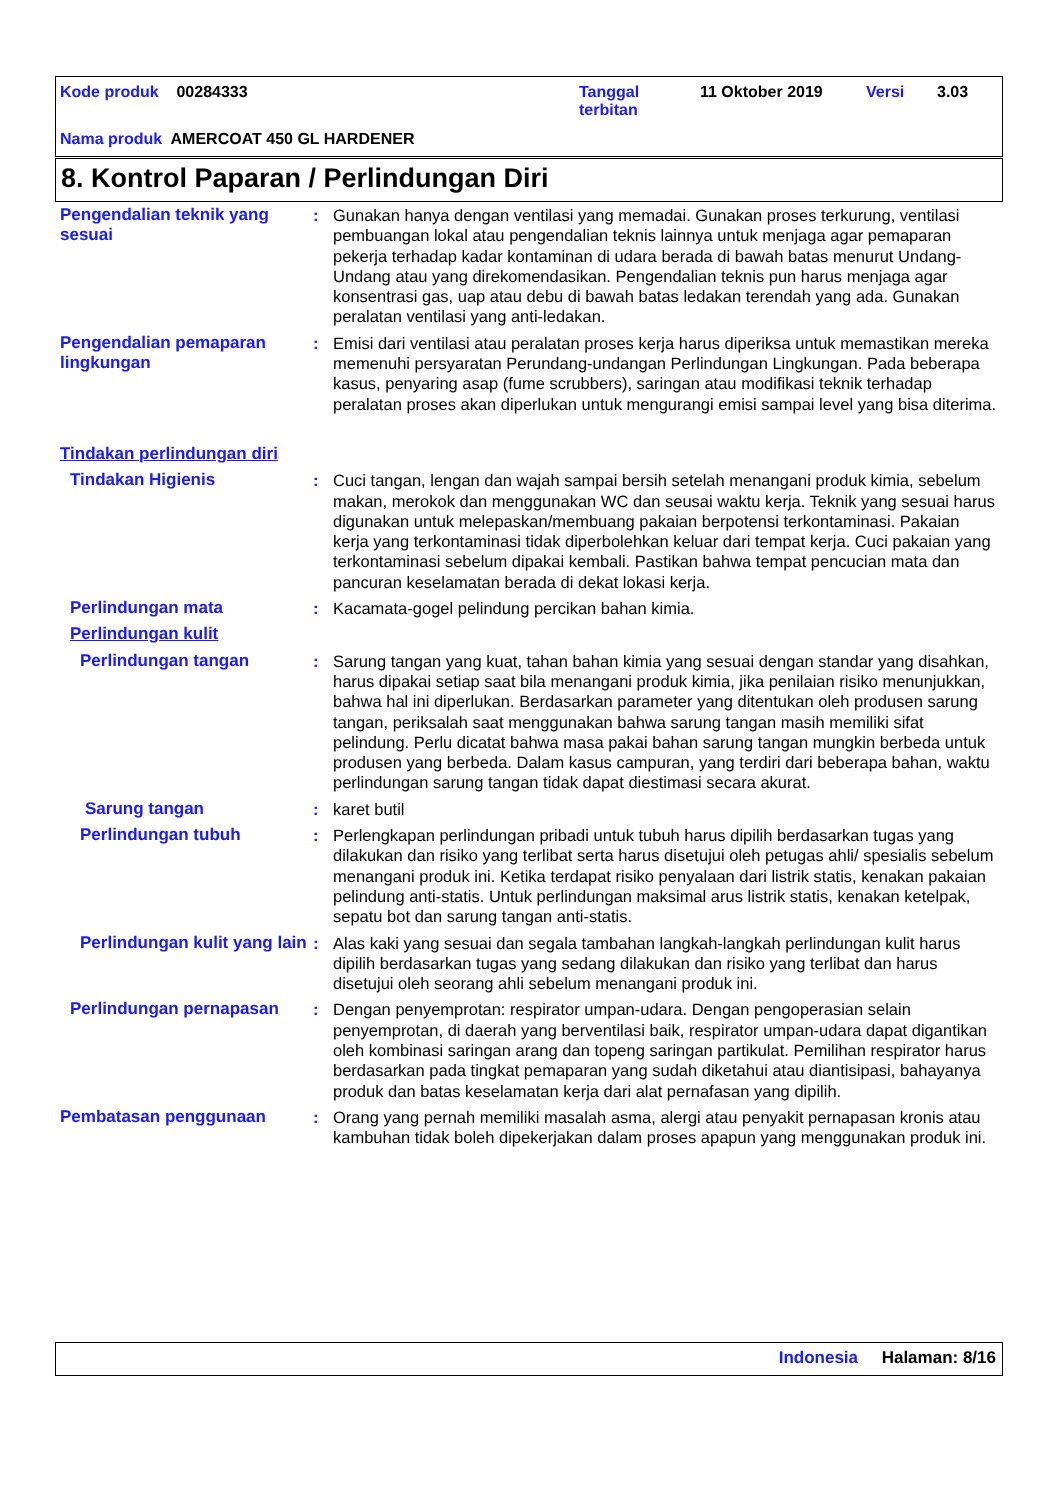Kode produk 00284333
Tanggal
terbitan
11 Oktober 2019 Versi 3.03
Nama produk AMERCOAT 450 GL HARDENER
8. Kontrol Paparan / Perlindungan Diri
Pengendalian teknik yang sesuai
: Gunakan hanya dengan ventilasi yang memadai. Gunakan proses terkurung, ventilasi pembuangan lokal atau pengendalian teknis lainnya untuk menjaga agar pemaparan pekerja terhadap kadar kontaminan di udara berada di bawah batas menurut Undang-Undang atau yang direkomendasikan. Pengendalian teknis pun harus menjaga agar konsentrasi gas, uap atau debu di bawah batas ledakan terendah yang ada. Gunakan peralatan ventilasi yang anti-ledakan.
Pengendalian pemaparan lingkungan
: Emisi dari ventilasi atau peralatan proses kerja harus diperiksa untuk memastikan mereka memenuhi persyaratan Perundang-undangan Perlindungan Lingkungan. Pada beberapa kasus, penyaring asap (fume scrubbers), saringan atau modifikasi teknik terhadap peralatan proses akan diperlukan untuk mengurangi emisi sampai level yang bisa diterima.
Tindakan perlindungan diri
Tindakan Higienis : Cuci tangan, lengan dan wajah sampai bersih setelah menangani produk kimia, sebelum makan, merokok dan menggunakan WC dan seusai waktu kerja. Teknik yang sesuai harus digunakan untuk melepaskan/membuang pakaian berpotensi terkontaminasi. Pakaian kerja yang terkontaminasi tidak diperbolehkan keluar dari tempat kerja. Cuci pakaian yang terkontaminasi sebelum dipakai kembali. Pastikan bahwa tempat pencucian mata dan pancuran keselamatan berada di dekat lokasi kerja.
Perlindungan mata : Kacamata-gogel pelindung percikan bahan kimia.
Perlindungan kulit
Perlindungan tangan : Sarung tangan yang kuat, tahan bahan kimia yang sesuai dengan standar yang disahkan, harus dipakai setiap saat bila menangani produk kimia, jika penilaian risiko menunjukkan, bahwa hal ini diperlukan. Berdasarkan parameter yang ditentukan oleh produsen sarung tangan, periksalah saat menggunakan bahwa sarung tangan masih memiliki sifat pelindung. Perlu dicatat bahwa masa pakai bahan sarung tangan mungkin berbeda untuk produsen yang berbeda. Dalam kasus campuran, yang terdiri dari beberapa bahan, waktu perlindungan sarung tangan tidak dapat diestimasi secara akurat.
Sarung tangan : karet butil
Perlindungan tubuh : Perlengkapan perlindungan pribadi untuk tubuh harus dipilih berdasarkan tugas yang dilakukan dan risiko yang terlibat serta harus disetujui oleh petugas ahli/ spesialis sebelum menangani produk ini. Ketika terdapat risiko penyalaan dari listrik statis, kenakan pakaian pelindung anti-statis. Untuk perlindungan maksimal arus listrik statis, kenakan ketelpak, sepatu bot dan sarung tangan anti-statis.
Perlindungan kulit yang lain
: Alas kaki yang sesuai dan segala tambahan langkah-langkah perlindungan kulit harus dipilih berdasarkan tugas yang sedang dilakukan dan risiko yang terlibat dan harus disetujui oleh seorang ahli sebelum menangani produk ini.
Perlindungan pernapasan : Dengan penyemprotan: respirator umpan-udara. Dengan pengoperasian selain penyemprotan, di daerah yang berventilasi baik, respirator umpan-udara dapat digantikan oleh kombinasi saringan arang dan topeng saringan partikulat. Pemilihan respirator harus berdasarkan pada tingkat pemaparan yang sudah diketahui atau diantisipasi, bahayanya produk dan batas keselamatan kerja dari alat pernafasan yang dipilih.
Pembatasan penggunaan : Orang yang pernah memiliki masalah asma, alergi atau penyakit pernapasan kronis atau kambuhan tidak boleh dipekerjakan dalam proses apapun yang menggunakan produk ini.
Indonesia Halaman: 8/16